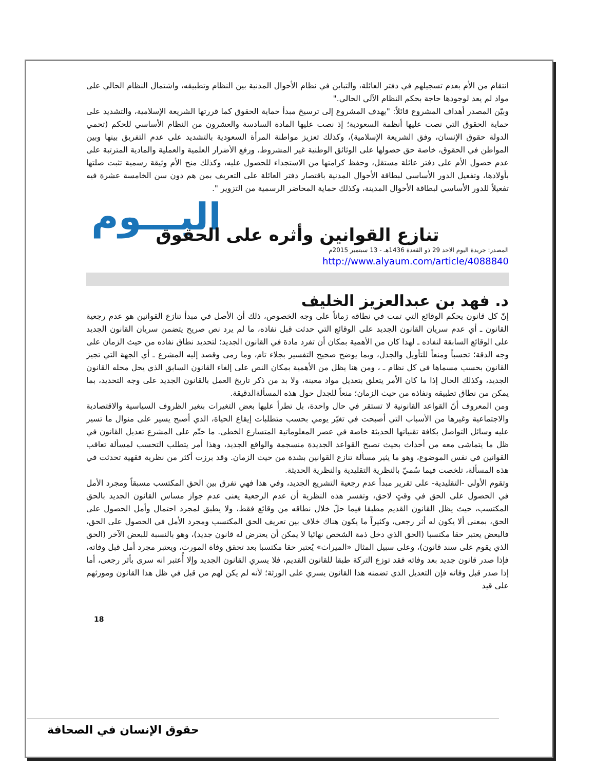انتقام من الأم بعدم تسجيلهم في دفتر العائلة، والتباين في نظام الأحوال المدنية بين النظام وتطبيقه، واشتمال النظام الحالي على مواد لم يعد لوجودها حاجة بحكم النظام الآلي الحالي."
وبيّن المصدر أهداف المشروع قائلاً: "يهدف المشروع إلى ترسيخ مبدأ حماية الحقوق كما قررتها الشريعة الإسلامية، والتشديد على حماية الحقوق التي نصت عليها أنظمة السعودية؛ إذ نصت عليها المادة السادسة والعشرون من النظام الأساسي للحكم (تحمي الدولة حقوق الإنسان، وفق الشريعة الإسلامية)، وكذلك تعزيز مواطنة المرأة السعودية بالتشديد على عدم التفريق بينها وبين المواطن في الحقوق، خاصة حق حصولها على الوثائق الوطنية غير المشروط، ورفع الأضرار العلمية والعملية والمادية المترتبة على عدم حصول الأم على دفتر عائلة مستقل، وحفظ كرامتها من الاستجداء للحصول عليه، وكذلك منح الأم وثيقة رسمية تثبت صلتها بأولادها، وتفعيل الدور الأساسي لبطاقة الأحوال المدنية باقتصار دفتر العائلة على التعريف بمن هم دون سن الخامسة عشرة فيه تفعيلاً للدور الأساسي لبطاقة الأحوال المدينة، وكذلك حماية المحاضر الرسمية من التزوير ".
اليـــوم
تنازع القوانين وأثره على الحقوق
المصدر: جريدة اليوم الاحد 29 ذو القعدة 1436هـ - 13 سبتمبر 2015م
http://www.alyaum.com/article/4088840
د. فهد بن عبدالعزيز الخليف
إنّ كل قانون يحكم الوقائع التي تمت في نطاقه زماناً على وجه الخصوص، ذلك أن الأصل في مبدأ تنازع القوانين هو عدم رجعية القانون ـ أي عدم سريان القانون الجديد على الوقائع التي حدثت قبل نفاذه، ما لم يرد نص صريح يتضمن سريان القانون الجديد على الوقائع السابقة لنفاذه ـ لهذا كان من الأهمية بمكان أن تفرد مادة في القانون الجديد؛ لتحديد نطاق نفاذه من حيث الزمان على وجه الدقة؛ تحسباً ومنعاً للتأويل والجدل، وبما يوضح صحيح التفسير بجلاء تام، وما رمى وقصد إليه المشرع ـ أي الجهة التي تجيز القانون بحسب مسماها في كل نظام ـ ، ومن هنا يظل من الأهمية بمكان النص على إلغاء القانون السابق الذي يحل محله القانون الجديد، وكذلك الحال إذا ما كان الأمر يتعلق بتعديل مواد معينة، ولا بد من ذكر تاريخ العمل بالقانون الجديد على وجه التحديد، بما يمكن من نطاق تطبيقه ونفاذه من حيث الزمان؛ منعاً للجدل حول هذه المسألةالدقيقة.
ومن المعروف أنّ القواعد القانونية لا تستقر في حال واحدة، بل تطرأ عليها بعض التغيرات بتغير الظروف السياسية والاقتصادية والاجتماعية وغيرها من الأسباب التي أصبحت في تغيّر يومي بحسب متطلبات إيقاع الحياة، الذي أصبح يسير على منوال ما تسير عليه وسائل التواصل بكافة تقنياتها الحديثة خاصة في عصر المعلوماتية المتسارع الخطى. ما حتّم على المشرع تعديل القانون في ظل ما يتماشى معه من أحداث بحيث تصبح القواعد الجديدة منسجمة والواقع الجديد، وهذا أمر يتطلب التحسب لمسألة تعاقب القوانين في نفس الموضوع، وهو ما يثير مسألة تنازع القوانين بشدة من حيث الزمان. وقد برزت أكثر من نظرية فقهية تحدثت في هذه المسألة، تلخصت فيما سُميّ بالنظرية التقليدية والنظرية الحديثة.
وتقوم الأولى -التقليدية- على تقرير مبدأ عدم رجعية التشريع الجديد، وفي هذا فهي تفرق بين الحق المكتسب مسبقاً ومجرد الأمل في الحصول على الحق في وقتٍ لاحق، وتفسر هذه النظرية أن عدم الرجعية يعنى عدم جواز مساس القانون الجديد بالحق المكتسب، حيث يظل القانون القديم مطبقا فيما حلّ خلال نطاقه من وقائع فقط، ولا يطبق لمجرد احتمال وأمل الحصول على الحق، بمعنى ألا يكون له أثر رجعي، وكثيراً ما يكون هناك خلاف بين تعريف الحق المكتسب ومجرد الأمل في الحصول على الحق، فالبعض يعتبر حقا مكتسبا (الحق الذي دخل ذمة الشخص نهائيا لا يمكن أن يعترض له قانون جديد)، وهو بالنسبة للبعض الآخر (الحق الذي يقوم على سند قانون)، وعلى سبيل المثال «الميراث» يُعتبر حقا مكتسبا بعد تحقق وفاة المورث، ويعتبر مجرد أمل قبل وفاته، فإذا صدر قانون جديد بعد وفاته فقد توزع التركة طبقا للقانون القديم، فلا يسري القانون الجديد وإلا أُعتبر انه سرى بأثر رجعى، أما إذا صدر قبل وفاته فإن التعديل الذي تضمنه هذا القانون يسري على الورثة؛ لأنه لم يكن لهم من قبل في ظل هذا القانون ومورثهم على قيد
18
حقوق الإنسان في الصحافة